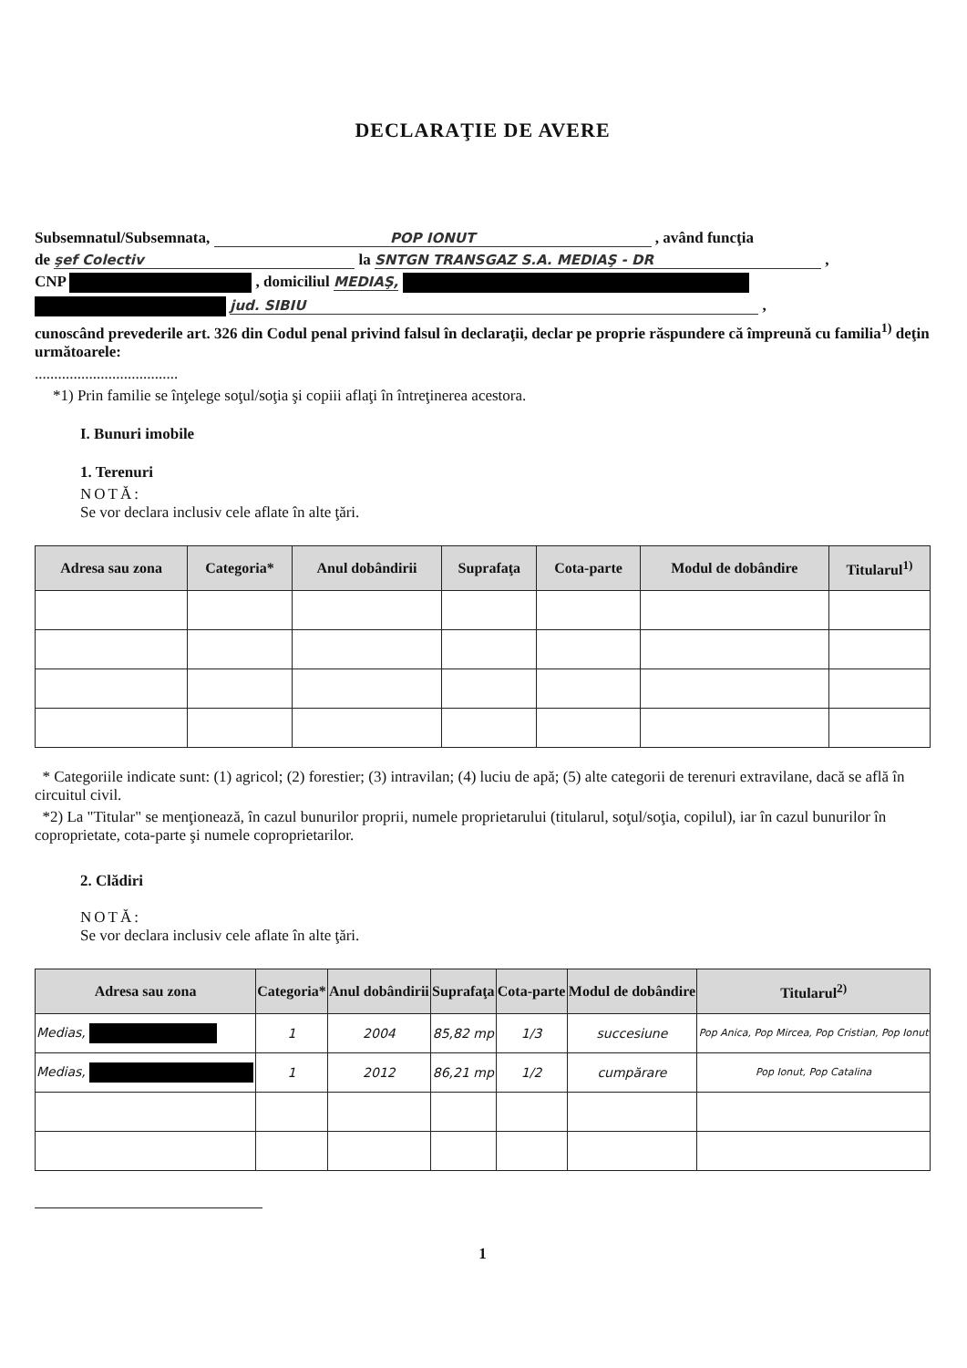DECLARAŢIE DE AVERE
Subsemnatul/Subsemnata, POP IONUT , având funcţia
de şef Colectiv la SNTGN TRANSGAZ S.A. MEDIAŞ - DR ,
CNP , domiciliul MEDIAŞ,
jud. SIBIU ,
cunoscând prevederile art. 326 din Codul penal privind falsul în declaraţii, declar pe proprie răspundere că împreună cu familia<sup>1)</sup> deţin următoarele:
.....................................
*1) Prin familie se înţelege soţul/soţia şi copiii aflaţi în întreţinerea acestora.
I. Bunuri imobile
1. Terenuri
NOTĂ:
Se vor declara inclusiv cele aflate în alte ţări.
| Adresa sau zona | Categoria* | Anul dobândirii | Suprafaţa | Cota-parte | Modul de dobândire | Titularul<sup>1)</sup> |
| --- | --- | --- | --- | --- | --- | --- |
* Categoriile indicate sunt: (1) agricol; (2) forestier; (3) intravilan; (4) luciu de apă; (5) alte categorii de terenuri extravilane, dacă se află în circuitul civil.
*2) La "Titular" se menţionează, în cazul bunurilor proprii, numele proprietarului (titularul, soţul/soţia, copilul), iar în cazul bunurilor în coproprietate, cota-parte şi numele coproprietarilor.
2. Clădiri
NOTĂ:
Se vor declara inclusiv cele aflate în alte ţări.
| Adresa sau zona | Categoria* | Anul dobândirii | Suprafaţa | Cota-parte | Modul de dobândire | Titularul<sup>2)</sup> |
| --- | --- | --- | --- | --- | --- | --- |
| Medias, | 1 | 2004 | 85,82 mp | 1/3 | succesiune | Pop Anica, Pop Mircea, Pop Cristian, Pop Ionut |
| Medias, | 1 | 2012 | 86,21 mp | 1/2 | cumpărare | Pop Ionut, Pop Catalina |
1